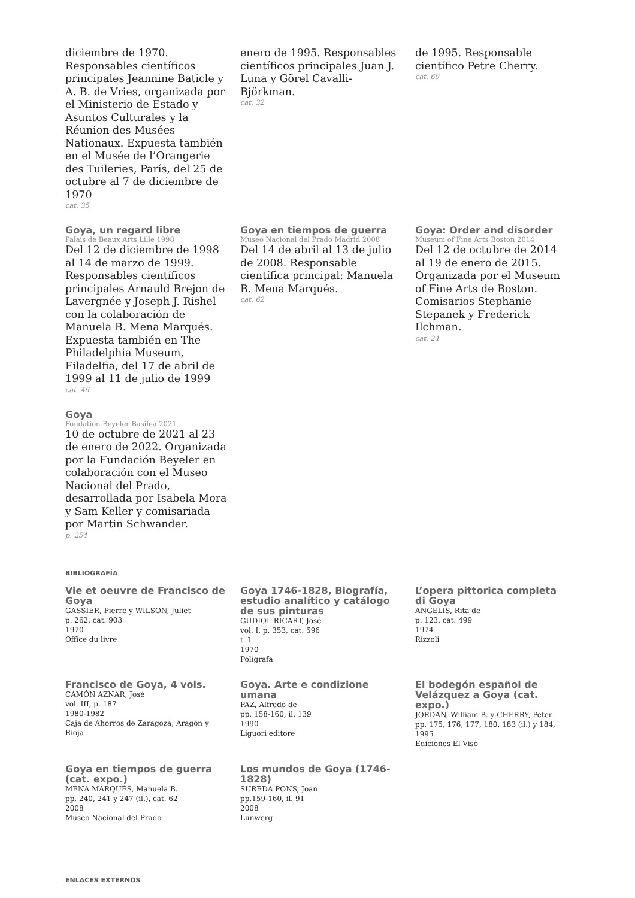diciembre de 1970. Responsables científicos principales Jeannine Baticle y A. B. de Vries, organizada por el Ministerio de Estado y Asuntos Culturales y la Réunion des Musées Nationaux. Expuesta también en el Musée de l’Orangerie des Tuileries, París, del 25 de octubre al 7 de diciembre de 1970
cat. 35
enero de 1995. Responsables científicos principales Juan J. Luna y Görel Cavalli-Björkman.
cat. 32
de 1995. Responsable científico Petre Cherry.
cat. 69
Goya, un regard libre
Palais de Beaux Arts Lille 1998
Del 12 de diciembre de 1998 al 14 de marzo de 1999. Responsables científicos principales Arnauld Brejon de Lavergnée y Joseph J. Rishel con la colaboración de Manuela B. Mena Marqués. Expuesta también en The Philadelphia Museum, Filadelfia, del 17 de abril de 1999 al 11 de julio de 1999
cat. 46
Goya en tiempos de guerra
Museo Nacional del Prado Madrid 2008
Del 14 de abril al 13 de julio de 2008. Responsable científica principal: Manuela B. Mena Marqués.
cat. 62
Goya: Order and disorder
Museum of Fine Arts Boston 2014
Del 12 de octubre de 2014 al 19 de enero de 2015. Organizada por el Museum of Fine Arts de Boston. Comisarios Stephanie Stepanek y Frederick Ilchman.
cat. 24
Goya
Fondation Beyeler Basilea 2021
10 de octubre de 2021 al 23 de enero de 2022. Organizada por la Fundación Beyeler en colaboración con el Museo Nacional del Prado, desarrollada por Isabela Mora y Sam Keller y comisariada por Martin Schwander.
p. 254
BIBLIOGRAFÍA
Vie et oeuvre de Francisco de Goya
GASSIER, Pierre y WILSON, Juliet
p. 262, cat. 903
1970
Office du livre
Goya 1746-1828, Biografía, estudio analítico y catálogo de sus pinturas
GUDIOL RICART, José
vol. I, p. 353, cat. 596
t. I
1970
Polígrafa
L’opera pittorica completa di Goya
ANGELIS, Rita de
p. 123, cat. 499
1974
Rizzoli
Francisco de Goya, 4 vols.
CAMÓN AZNAR, José
vol. III, p. 187
1980-1982
Caja de Ahorros de Zaragoza, Aragón y Rioja
Goya. Arte e condizione umana
PAZ, Alfredo de
pp. 158-160, il. 139
1990
Liguori editore
El bodegón español de Velázquez a Goya (cat. expo.)
JORDAN, William B. y CHERRY, Peter
pp. 175, 176, 177, 180, 183 (il.) y 184,
1995
Ediciones El Viso
Goya en tiempos de guerra (cat. expo.)
MENA MARQUÉS, Manuela B.
pp. 240, 241 y 247 (il.), cat. 62
2008
Museo Nacional del Prado
Los mundos de Goya (1746-1828)
SUREDA PONS, Joan
pp.159-160, il. 91
2008
Lunwerg
ENLACES EXTERNOS